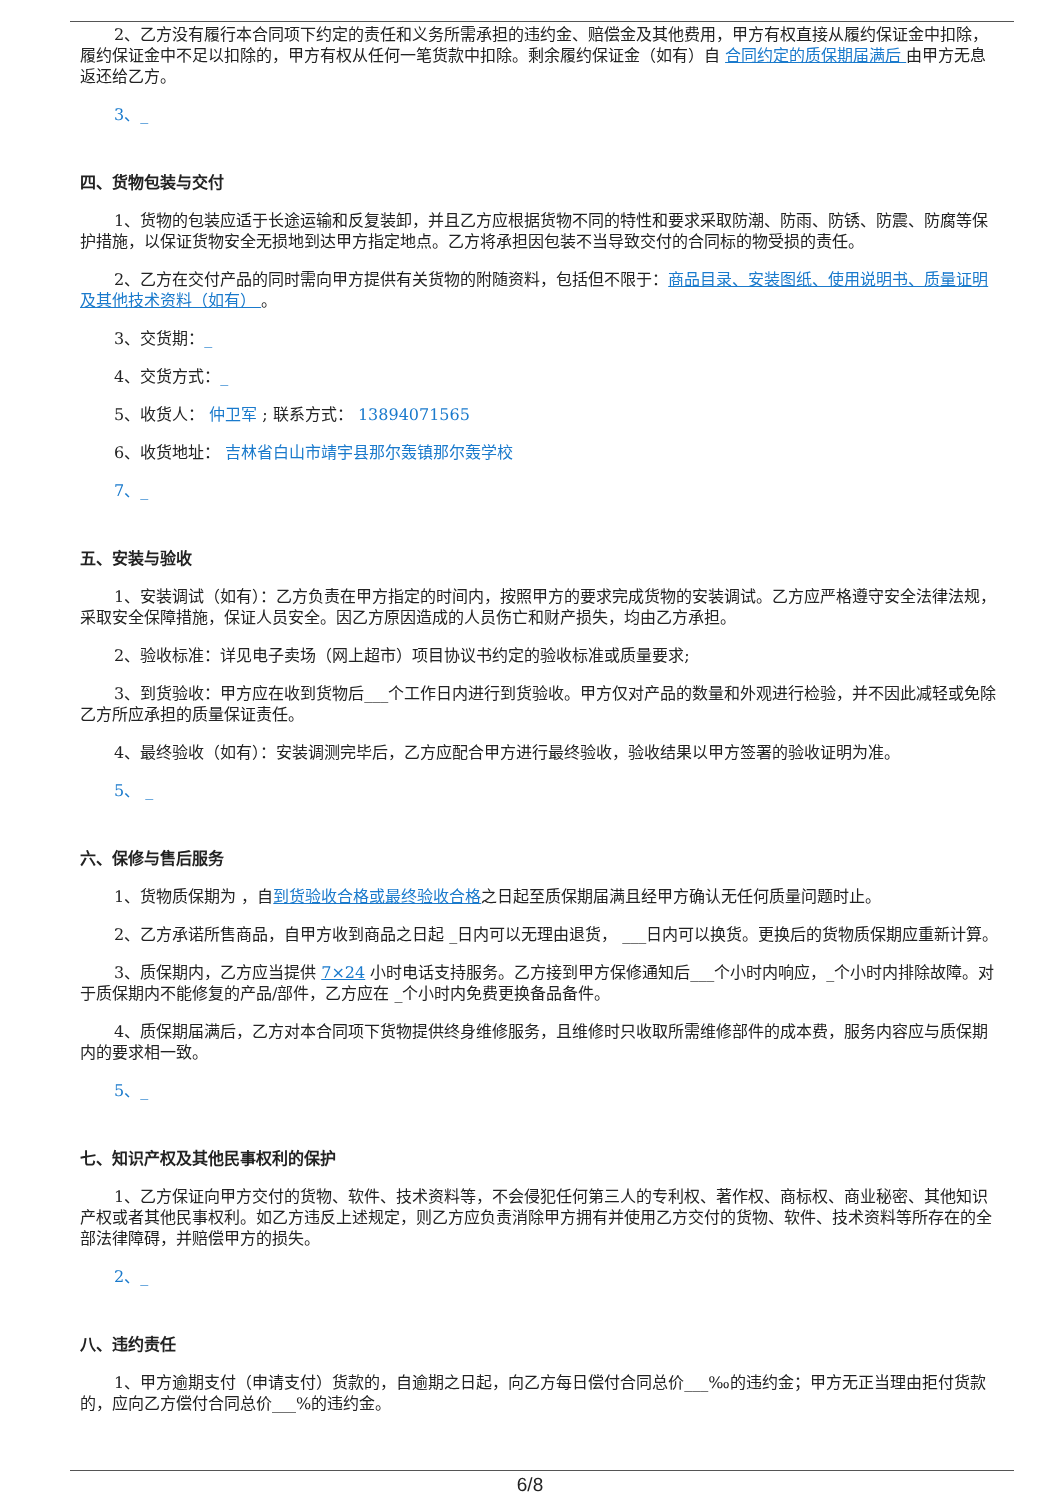2、乙方没有履行本合同项下约定的责任和义务所需承担的违约金、赔偿金及其他费用，甲方有权直接从履约保证金中扣除，履约保证金中不足以扣除的，甲方有权从任何一笔货款中扣除。剩余履约保证金（如有）自 合同约定的质保期届满后 由甲方无息返还给乙方。
3、_
四、货物包装与交付
1、货物的包装应适于长途运输和反复装卸，并且乙方应根据货物不同的特性和要求采取防潮、防雨、防锈、防震、防腐等保护措施，以保证货物安全无损地到达甲方指定地点。乙方将承担因包装不当导致交付的合同标的物受损的责任。
2、乙方在交付产品的同时需向甲方提供有关货物的附随资料，包括但不限于：商品目录、安装图纸、使用说明书、质量证明及其他技术资料（如有） 。
3、交货期：_
4、交货方式：_
5、收货人： 仲卫军 ; 联系方式： 13894071565
6、收货地址： 吉林省白山市靖宇县那尔轰镇那尔轰学校
7、_
五、安装与验收
1、安装调试（如有）：乙方负责在甲方指定的时间内，按照甲方的要求完成货物的安装调试。乙方应严格遵守安全法律法规，采取安全保障措施，保证人员安全。因乙方原因造成的人员伤亡和财产损失，均由乙方承担。
2、验收标准：详见电子卖场（网上超市）项目协议书约定的验收标准或质量要求;
3、到货验收：甲方应在收到货物后___个工作日内进行到货验收。甲方仅对产品的数量和外观进行检验，并不因此减轻或免除乙方所应承担的质量保证责任。
4、最终验收（如有）：安装调测完毕后，乙方应配合甲方进行最终验收，验收结果以甲方签署的验收证明为准。
5、 _
六、保修与售后服务
1、货物质保期为 ，自到货验收合格或最终验收合格之日起至质保期届满且经甲方确认无任何质量问题时止。
2、乙方承诺所售商品，自甲方收到商品之日起 _日内可以无理由退货， ___日内可以换货。更换后的货物质保期应重新计算。
3、质保期内，乙方应当提供 7×24 小时电话支持服务。乙方接到甲方保修通知后___个小时内响应，_个小时内排除故障。对于质保期内不能修复的产品/部件，乙方应在 _个小时内免费更换备品备件。
4、质保期届满后，乙方对本合同项下货物提供终身维修服务，且维修时只收取所需维修部件的成本费，服务内容应与质保期内的要求相一致。
5、_
七、知识产权及其他民事权利的保护
1、乙方保证向甲方交付的货物、软件、技术资料等，不会侵犯任何第三人的专利权、著作权、商标权、商业秘密、其他知识产权或者其他民事权利。如乙方违反上述规定，则乙方应负责消除甲方拥有并使用乙方交付的货物、软件、技术资料等所存在的全部法律障碍，并赔偿甲方的损失。
2、_
八、违约责任
1、甲方逾期支付（申请支付）货款的，自逾期之日起，向乙方每日偿付合同总价___‰的违约金；甲方无正当理由拒付货款的，应向乙方偿付合同总价___%的违约金。
6/8